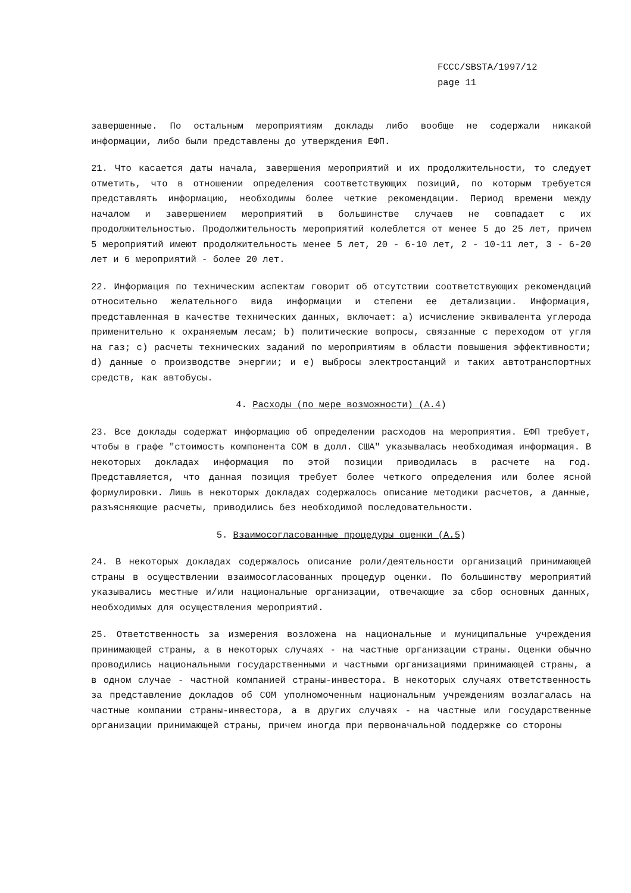FCCC/SBSTA/1997/12
page 11
завершенные. По остальным мероприятиям доклады либо вообще не содержали никакой информации, либо были представлены до утверждения ЕФП.
21. Что касается даты начала, завершения мероприятий и их продолжительности, то следует отметить, что в отношении определения соответствующих позиций, по которым требуется представлять информацию, необходимы более четкие рекомендации. Период времени между началом и завершением мероприятий в большинстве случаев не совпадает с их продолжительностью. Продолжительность мероприятий колеблется от менее 5 до 25 лет, причем 5 мероприятий имеют продолжительность менее 5 лет, 20 - 6-10 лет, 2 - 10-11 лет, 3 - 6-20 лет и 6 мероприятий - более 20 лет.
22. Информация по техническим аспектам говорит об отсутствии соответствующих рекомендаций относительно желательного вида информации и степени ее детализации. Информация, представленная в качестве технических данных, включает: a) исчисление эквивалента углерода применительно к охраняемым лесам; b) политические вопросы, связанные с переходом от угля на газ; c) расчеты технических заданий по мероприятиям в области повышения эффективности; d) данные о производстве энергии; и e) выбросы электростанций и таких автотранспортных средств, как автобусы.
4. Расходы (по мере возможности) (A.4)
23. Все доклады содержат информацию об определении расходов на мероприятия. ЕФП требует, чтобы в графе "стоимость компонента СОМ в долл. США" указывалась необходимая информация. В некоторых докладах информация по этой позиции приводилась в расчете на год. Представляется, что данная позиция требует более четкого определения или более ясной формулировки. Лишь в некоторых докладах содержалось описание методики расчетов, а данные, разъясняющие расчеты, приводились без необходимой последовательности.
5. Взаимосогласованные процедуры оценки (A.5)
24. В некоторых докладах содержалось описание роли/деятельности организаций принимающей страны в осуществлении взаимосогласованных процедур оценки. По большинству мероприятий указывались местные и/или национальные организации, отвечающие за сбор основных данных, необходимых для осуществления мероприятий.
25. Ответственность за измерения возложена на национальные и муниципальные учреждения принимающей страны, а в некоторых случаях - на частные организации страны. Оценки обычно проводились национальными государственными и частными организациями принимающей страны, а в одном случае - частной компанией страны-инвестора. В некоторых случаях ответственность за представление докладов об СОМ уполномоченным национальным учреждениям возлагалась на частные компании страны-инвестора, а в других случаях - на частные или государственные организации принимающей страны, причем иногда при первоначальной поддержке со стороны